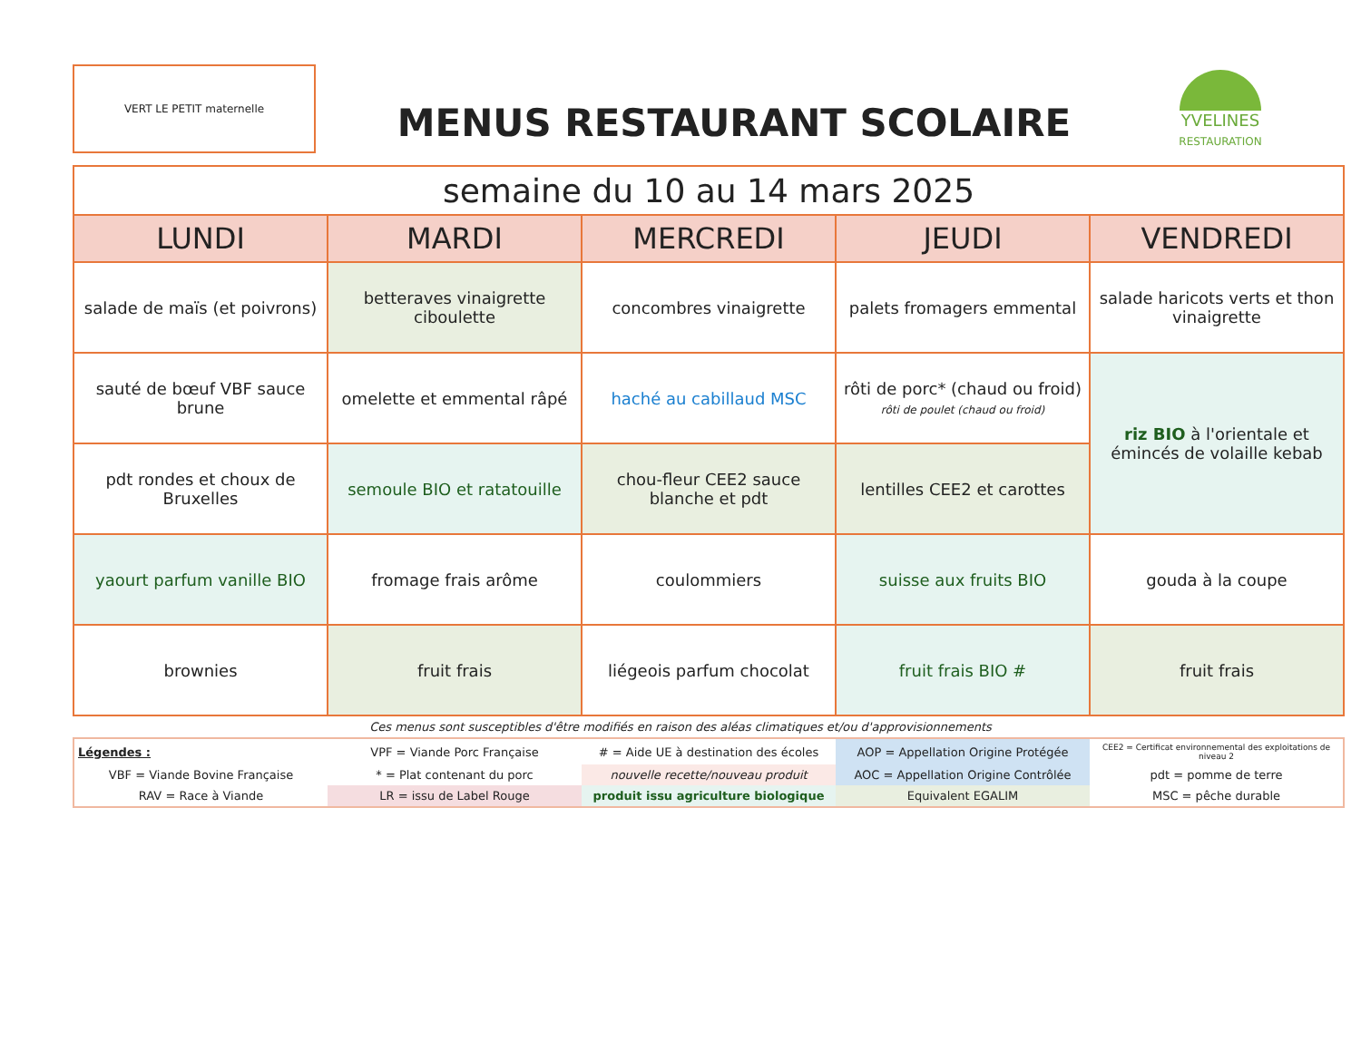VERT LE PETIT maternelle
MENUS RESTAURANT SCOLAIRE
YVELINES
RESTAURATION
| semaine du 10 au 14 mars 2025 | | | | |
| LUNDI | MARDI | MERCREDI | JEUDI | VENDREDI |
| salade de maïs (et poivrons) | betteraves vinaigrette ciboulette | concombres vinaigrette | palets fromagers emmental | salade haricots verts et thon vinaigrette |
| sauté de bœuf VBF sauce brune | omelette et emmental râpé | haché au cabillaud MSC | rôti de porc* (chaud ou froid) rôti de poulet (chaud ou froid) | riz BIO à l'orientale et émincés de volaille kebab |
| pdt rondes et choux de Bruxelles | semoule BIO et ratatouille | chou-fleur CEE2 sauce blanche et pdt | lentilles CEE2 et carottes | |
| yaourt parfum vanille BIO | fromage frais arôme | coulommiers | suisse aux fruits BIO | gouda à la coupe |
| brownies | fruit frais | liégeois parfum chocolat | fruit frais BIO # | fruit frais |
Ces menus sont susceptibles d'être modifiés en raison des aléas climatiques et/ou d'approvisionnements
| Légendes : | VPF = Viande Porc Française | # = Aide UE à destination des écoles | AOP = Appellation Origine Protégée | CEE2 = Certificat environnemental des exploitations de niveau 2 |
| VBF = Viande Bovine Française | * = Plat contenant du porc | nouvelle recette/nouveau produit | AOC = Appellation Origine Contrôlée | pdt = pomme de terre |
| RAV = Race à Viande | LR = issu de Label Rouge | produit issu agriculture biologique | Equivalent EGALIM | MSC = pêche durable |